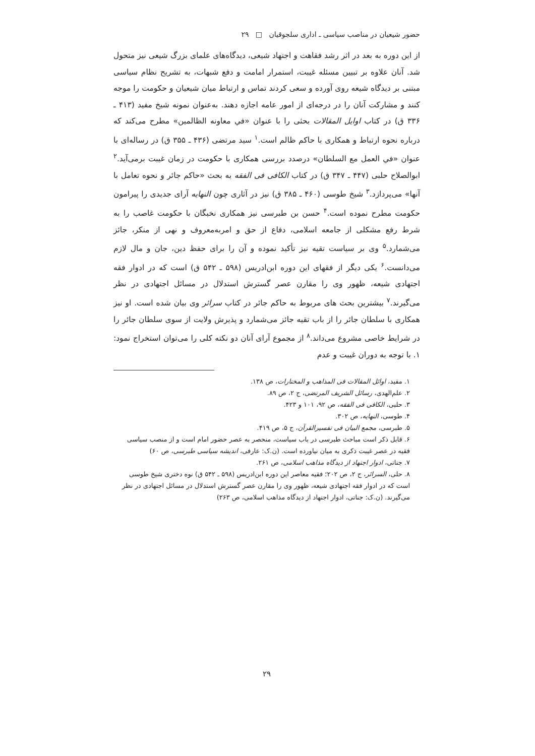حضور شیعیان در مناصب سیاسی ـ اداری سلجوقیان □ ۲۹
از این دوره به بعد در اثر رشد فقاهت و اجتهاد شیعی، دیدگاه‌های علمای بزرگ شیعی نیز متحول شد. آنان علاوه بر تبیین مسئله غیبت، استمرار امامت و دفع شبهات، به تشریح نظام سیاسی مبتنی بر دیدگاه شیعه روی آورده و سعی کردند تماس و ارتباط میان شیعیان و حکومت را موجه کنند و مشارکت آنان را در درجه‌ای از امور عامه اجازه دهند. به‌عنوان نمونه شیخ مفید (۴۱۳ ـ ۳۳۶ ق) در کتاب اوایل المقالات بحثی را با عنوان «في معاونه الظالمین» مطرح می‌کند که درباره نحوه ارتباط و همکاری با حاکم ظالم است.<sup>۱</sup> سید مرتضی (۴۳۶ ـ ۳۵۵ ق) در رساله‌ای با عنوان «في العمل مع السلطان» درصدد بررسی همکاری با حکومت در زمان غیبت برمی‌آید.<sup>۲</sup> ابوالصلاح حلبی (۴۴۷ ـ ۳۴۷ ق) در کتاب الکافی فی الفقه به بحث «حاکم جائر و نحوه تعامل با آنها» می‌پردازد.<sup>۳</sup> شیخ طوسی (۴۶۰ ـ ۳۸۵ ق) نیز در آثاری چون النهایه آرای جدیدی را پیرامون حکومت مطرح نموده است.<sup>۴</sup> حسن بن طبرسی نیز همکاری نخبگان با حکومت غاصب را به شرط رفع مشکلی از جامعه اسلامی، دفاع از حق و امربه‌معروف و نهی از منکر، جائز می‌شمارد.<sup>۵</sup> وی بر سیاست تقیه نیز تأکید نموده و آن را برای حفظ دین، جان و مال لازم می‌دانست.<sup>۶</sup> یکی دیگر از فقهای این دوره ابن‌ادریس (۵۹۸ ـ ۵۴۲ ق) است که در ادوار فقه اجتهادی شیعه، ظهور وی را مقارن عصر گسترش استدلال در مسائل اجتهادی در نظر می‌گیرند.<sup>۷</sup> بیشترین بحث های مربوط به حاکم جائر در کتاب سرائر وی بیان شده است. او نیز همکاری با سلطان جائر را از باب تقیه جائز می‌شمارد و پذیرش ولایت از سوی سلطان جائر را در شرایط خاصی مشروع می‌داند.<sup>۸</sup> از مجموع آرای آنان دو نکته کلی را می‌توان استخراج نمود: ۱. با توجه به دوران غیبت و عدم
۱. مفید، اوائل المقالات فی المذاهب و المختارات، ص ۱۳۸.
۲. علم‌الهدی، رسائل الشریف المرتضی، ج ۲، ص ۸۹.
۳. حلبی، الکافی فی الفقه، ص ۹۲، ۱۰۱ و ۴۲۳.
۴. طوسی، النهایه، ص ۳۰۲.
۵. طبرسی، مجمع البیان فی تفسیرالقرآن، ج ۵، ص ۴۱۹.
۶. قابل ذکر است مباحث طبرسی در باب سیاست، منحصر به عصر حضور امام است و از منصب سیاسی فقیه در عصر غیبت ذکری به میان نیاورده است. (ن.ک: عارفی، اندیشه سیاسی طبرسی، ص ۶۰)
۷. جناتی، ادوار اجتهاد از دیدگاه مذاهب اسلامی، ص ۲۶۱.
۸. حلی، السرائر، ج ۲، ص ۲۰۲؛ فقیه معاصر این دوره ابن‌ادریس (۵۹۸ ـ ۵۴۲ ق) نوه دختری شیخ طوسی است که در ادوار فقه اجتهادی شیعه، ظهور وی را مقارن عصر گسترش استدلال در مسائل اجتهادی در نظر می‌گیرند. (ن.ک: جناتی، ادوار اجتهاد از دیدگاه مذاهب اسلامی، ص ۲۶۳)
۲۹